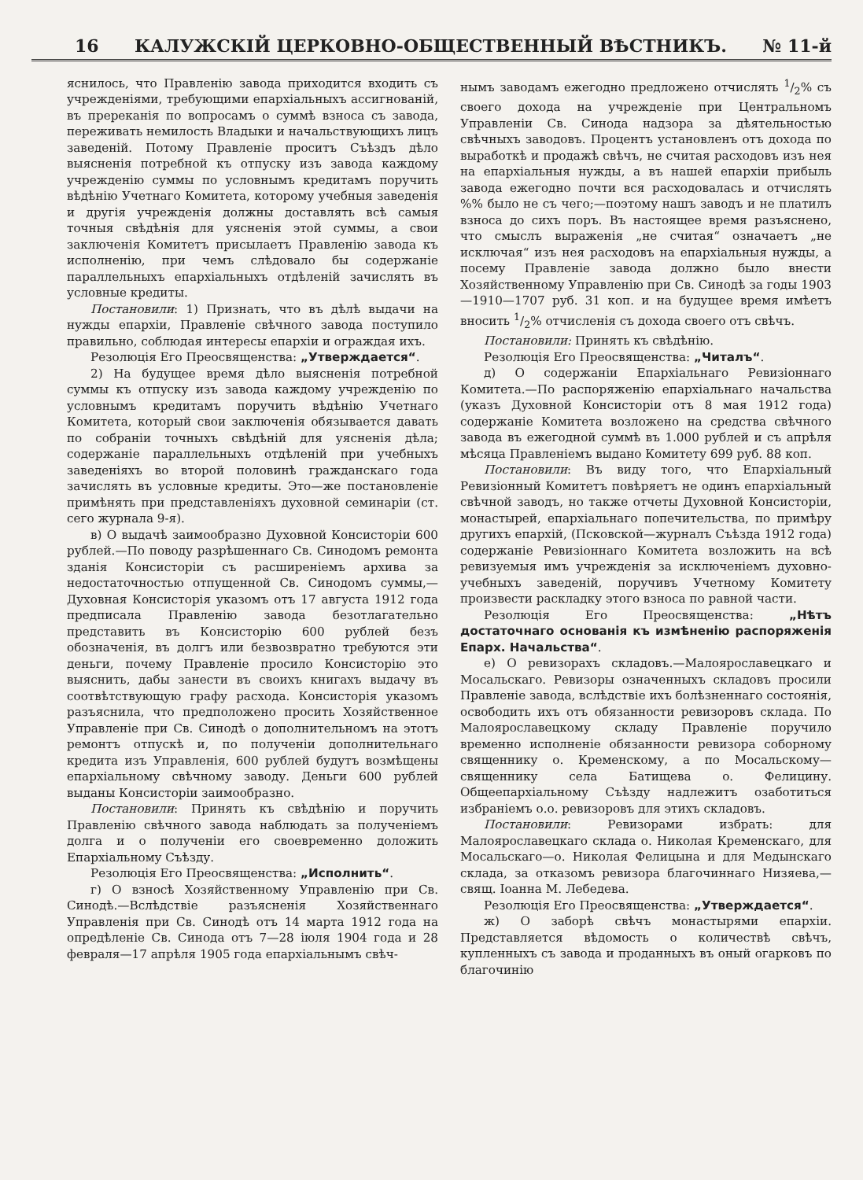16 КАЛУЖСКІЙ ЦЕРКОВНО-ОБЩЕСТВЕННЫЙ ВѢСТНИКЪ. № 11-й
яснилось, что Правленію завода приходится входить съ учрежденіями, требующими епархіальныхъ ассигнованій, въ пререканія по вопросамъ о суммѣ взноса съ завода, переживать немилость Владыки и начальствующихъ лицъ заведеній. Потому Правленіе проситъ Съѣздъ дѣло выясненія потребной къ отпуску изъ завода каждому учрежденію суммы по условнымъ кредитамъ поручить вѣдѣнію Учетнаго Комитета, которому учебныя заведенія и другія учрежденія должны доставлять всѣ самыя точныя свѣдѣнія для уясненія этой суммы, а свои заключенія Комитетъ присылаетъ Правленію завода къ исполненію, при чемъ слѣдовало бы содержаніе параллельныхъ епархіальныхъ отдѣленій зачислять въ условные кредиты.
Постановили: 1) Признать, что въ дѣлѣ выдачи на нужды епархіи, Правленіе свѣчного завода поступило правильно, соблюдая интересы епархіи и ограждая ихъ.
Резолюція Его Преосвященства: „Утверждается“.
2) На будущее время дѣло выясненія потребной суммы къ отпуску изъ завода каждому учрежденію по условнымъ кредитамъ поручить вѣдѣнію Учетнаго Комитета, который свои заключенія обязывается давать по собраніи точныхъ свѣдѣній для уясненія дѣла; содержаніе параллельныхъ отдѣленій при учебныхъ заведеніяхъ во второй половинѣ гражданскаго года зачислять въ условные кредиты. Это—же постановленіе примѣнять при представленіяхъ духовной семинаріи (ст. сего журнала 9-я).
в) О выдачѣ заимообразно Духовной Консисторіи 600 рублей.—По поводу разрѣшеннаго Св. Синодомъ ремонта зданія Консисторіи съ расширеніемъ архива за недостаточностью отпущенной Св. Синодомъ суммы,—Духовная Консисторія указомъ отъ 17 августа 1912 года предписала Правленію завода безотлагательно представить въ Консисторію 600 рублей безъ обозначенія, въ долгъ или безвозвратно требуются эти деньги, почему Правленіе просило Консисторію это выяснить, дабы занести въ своихъ книгахъ выдачу въ соотвѣтствующую графу расхода. Консисторія указомъ разъяснила, что предположено просить Хозяйственное Управленіе при Св. Синодѣ о дополнительномъ на этотъ ремонтъ отпускѣ и, по полученіи дополнительнаго кредита изъ Управленія, 600 рублей будутъ возмѣщены епархіальному свѣчному заводу. Деньги 600 рублей выданы Консисторіи заимообразно.
Постановили: Принять къ свѣдѣнію и поручить Правленію свѣчного завода наблюдать за полученіемъ долга и о полученіи его своевременно доложить Епархіальному Съѣзду.
Резолюція Его Преосвященства: „Исполнить“.
г) О взносѣ Хозяйственному Управленію при Св. Синодѣ.—Вслѣдствіе разъясненія Хозяйственнаго Управленія при Св. Синодѣ отъ 14 марта 1912 года на опредѣленіе Св. Синода отъ 7—28 іюля 1904 года и 28 февраля—17 апрѣля 1905 года епархіальнымъ свѣч-
нымъ заводамъ ежегодно предложено отчислять 1/2% съ своего дохода на учрежденіе при Центральномъ Управленіи Св. Синода надзора за дѣятельностью свѣчныхъ заводовъ. Процентъ установленъ отъ дохода по выработкѣ и продажѣ свѣчъ, не считая расходовъ изъ нея на епархіальныя нужды, а въ нашей епархіи прибыль завода ежегодно почти вся расходовалась и отчислять %% было не съ чего;—поэтому нашъ заводъ и не платилъ взноса до сихъ поръ. Въ настоящее время разъяснено, что смыслъ выраженія „не считая“ означаетъ „не исключая“ изъ нея расходовъ на епархіальныя нужды, а посему Правленіе завода должно было внести Хозяйственному Управленію при Св. Синодѣ за годы 1903—1910—1707 руб. 31 коп. и на будущее время имѣетъ вносить 1/2% отчисленія съ дохода своего отъ свѣчъ.
Постановили: Принять къ свѣдѣнію.
Резолюція Его Преосвященства: „Читалъ“.
д) О содержаніи Епархіальнаго Ревизіоннаго Комитета.—По распоряженію епархіальнаго начальства (указъ Духовной Консисторіи отъ 8 мая 1912 года) содержаніе Комитета возложено на средства свѣчного завода въ ежегодной суммѣ въ 1.000 рублей и съ апрѣля мѣсяца Правленіемъ выдано Комитету 699 руб. 88 коп.
Постановили: Въ виду того, что Епархіальный Ревизіонный Комитетъ повѣряетъ не одинъ епархіальный свѣчной заводъ, но также отчеты Духовной Консисторіи, монастырей, епархіальнаго попечительства, по примѣру другихъ епархій, (Псковской—журналъ Съѣзда 1912 года) содержаніе Ревизіоннаго Комитета возложить на всѣ ревизуемыя имъ учрежденія за исключеніемъ духовно-учебныхъ заведеній, поручивъ Учетному Комитету произвести раскладку этого взноса по равной части.
Резолюція Его Преосвященства: „Нѣтъ достаточнаго основанія къ измѣненію распоряженія Епарх. Начальства“.
е) О ревизорахъ складовъ.—Малоярославецкаго и Мосальскаго. Ревизоры означенныхъ складовъ просили Правленіе завода, вслѣдствіе ихъ болѣзненнаго состоянія, освободить ихъ отъ обязанности ревизоровъ склада. По Малоярославецкому складу Правленіе поручило временно исполненіе обязанности ревизора соборному священнику о. Кременскому, а по Мосальскому—священнику села Батищева о. Фелицину. Общеепархіальному Съѣзду надлежитъ озаботиться избраніемъ о.о. ревизоровъ для этихъ складовъ.
Постановили: Ревизорами избрать: для Малоярославецкаго склада о. Николая Кременскаго, для Мосальскаго—о. Николая Фелицына и для Медынскаго склада, за отказомъ ревизора благочиннаго Низяева,—свящ. Іоанна М. Лебедева.
Резолюція Его Преосвященства: „Утверждается“.
ж) О заборѣ свѣчъ монастырями епархіи. Представляется вѣдомость о количествѣ свѣчъ, купленныхъ съ завода и проданныхъ въ оный огарковъ по благочинію